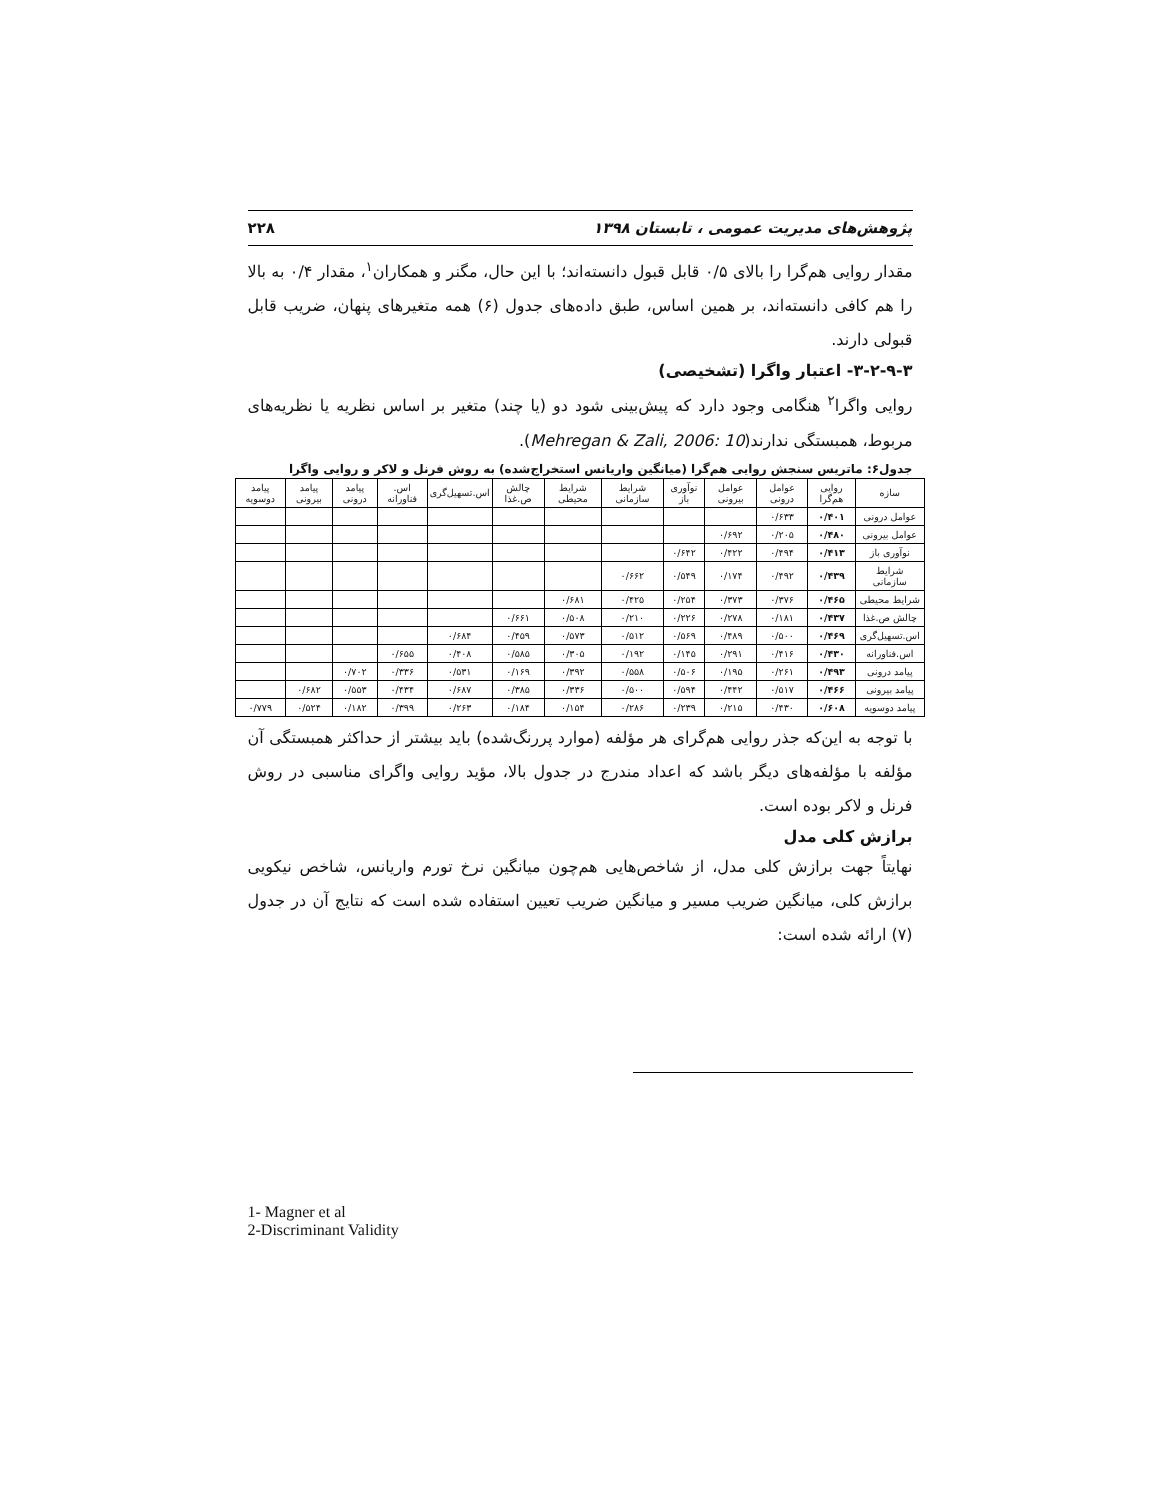پژوهش‌های مدیریت عمومی ، تابستان ۱۳۹۸ ۲۲۸
مقدار روایی هم‌گرا را بالای ۰/۵ قابل قبول دانسته‌اند؛ با این حال، مگنر و همکاران<sup>۱</sup>، مقدار ۰/۴ به بالا را هم کافی دانسته‌اند، بر همین اساس، طبق داده‌های جدول (۶) همه متغیرهای پنهان، ضریب قابل قبولی دارند.
۳-۲-۹-۳- اعتبار واگرا (تشخیصی)
روایی واگرا<sup>۲</sup> هنگامی وجود دارد که پیش‌بینی شود دو (یا چند) متغیر بر اساس نظریه یا نظریه‌های مربوط، همبستگی ندارند(Mehregan & Zali, 2006: 10).
جدول۶: ماتریس سنجش روایی هم‌گرا (میانگین واریانس استخراج‌شده) به روش فرنل و لاکر و روایی واگرا
| سازه | روایی هم‌گرا | عوامل درونی | عوامل بیرونی | نوآوری باز | شرایط سازمانی | شرایط محیطی | چالش ص.غذا | اس.تسهیل‌گری | اس. فناورانه | پیامد درونی | پیامد بیرونی | پیامد دوسویه |
| --- | --- | --- | --- | --- | --- | --- | --- | --- | --- | --- | --- | --- |
| عوامل درونی | ۰/۴۰۱ | ۰/۶۳۳ | | | | | | | | | | |
| عوامل بیرونی | ۰/۴۸۰ | ۰/۲۰۵ | ۰/۶۹۲ | | | | | | | | | |
| نوآوری باز | ۰/۴۱۳ | ۰/۴۹۴ | ۰/۴۲۲ | ۰/۶۴۲ | | | | | | | | |
| شرایط سازمانی | ۰/۴۳۹ | ۰/۴۹۲ | ۰/۱۷۴ | ۰/۵۴۹ | ۰/۶۶۲ | | | | | | | |
| شرایط محیطی | ۰/۴۶۵ | ۰/۳۷۶ | ۰/۳۷۳ | ۰/۲۵۴ | ۰/۴۲۵ | ۰/۶۸۱ | | | | | | |
| چالش ص.غذا | ۰/۴۳۷ | ۰/۱۸۱ | ۰/۲۷۸ | ۰/۲۲۶ | ۰/۲۱۰ | ۰/۵۰۸ | ۰/۶۶۱ | | | | | |
| اس.تسهیل‌گری | ۰/۴۶۹ | ۰/۵۰۰ | ۰/۴۸۹ | ۰/۵۶۹ | ۰/۵۱۲ | ۰/۵۷۳ | ۰/۴۵۹ | ۰/۶۸۴ | | | | |
| اس.فناورانه | ۰/۴۳۰ | ۰/۴۱۶ | ۰/۲۹۱ | ۰/۱۴۵ | ۰/۱۹۲ | ۰/۳۰۵ | ۰/۵۸۵ | ۰/۴۰۸ | ۰/۶۵۵ | | | |
| پیامد درونی | ۰/۴۹۳ | ۰/۲۶۱ | ۰/۱۹۵ | ۰/۵۰۶ | ۰/۵۵۸ | ۰/۳۹۲ | ۰/۱۶۹ | ۰/۵۳۱ | ۰/۳۳۶ | ۰/۷۰۲ | | |
| پیامد بیرونی | ۰/۴۶۶ | ۰/۵۱۷ | ۰/۴۴۲ | ۰/۵۹۴ | ۰/۵۰۰ | ۰/۳۳۶ | ۰/۳۸۵ | ۰/۶۸۷ | ۰/۴۳۴ | ۰/۵۵۳ | ۰/۶۸۲ | |
| پیامد دوسویه | ۰/۶۰۸ | ۰/۴۳۰ | ۰/۲۱۵ | ۰/۲۳۹ | ۰/۲۸۶ | ۰/۱۵۴ | ۰/۱۸۴ | ۰/۲۶۳ | ۰/۳۹۹ | ۰/۱۸۲ | ۰/۵۲۴ | ۰/۷۷۹ |
با توجه به این‌که جذر روایی هم‌گرای هر مؤلفه (موارد پررنگ‌شده) باید بیشتر از حداکثر همبستگی آن مؤلفه با مؤلفه‌های دیگر باشد که اعداد مندرج در جدول بالا، مؤید روایی واگرای مناسبی در روش فرنل و لاکر بوده است.
برازش کلی مدل
نهایتاً جهت برازش کلی مدل، از شاخص‌هایی هم‌چون میانگین نرخ تورم واریانس، شاخص نیکویی برازش کلی، میانگین ضریب مسیر و میانگین ضریب تعیین استفاده شده است که نتایج آن در جدول (۷) ارائه شده است:
1- Magner et al
2-Discriminant Validity